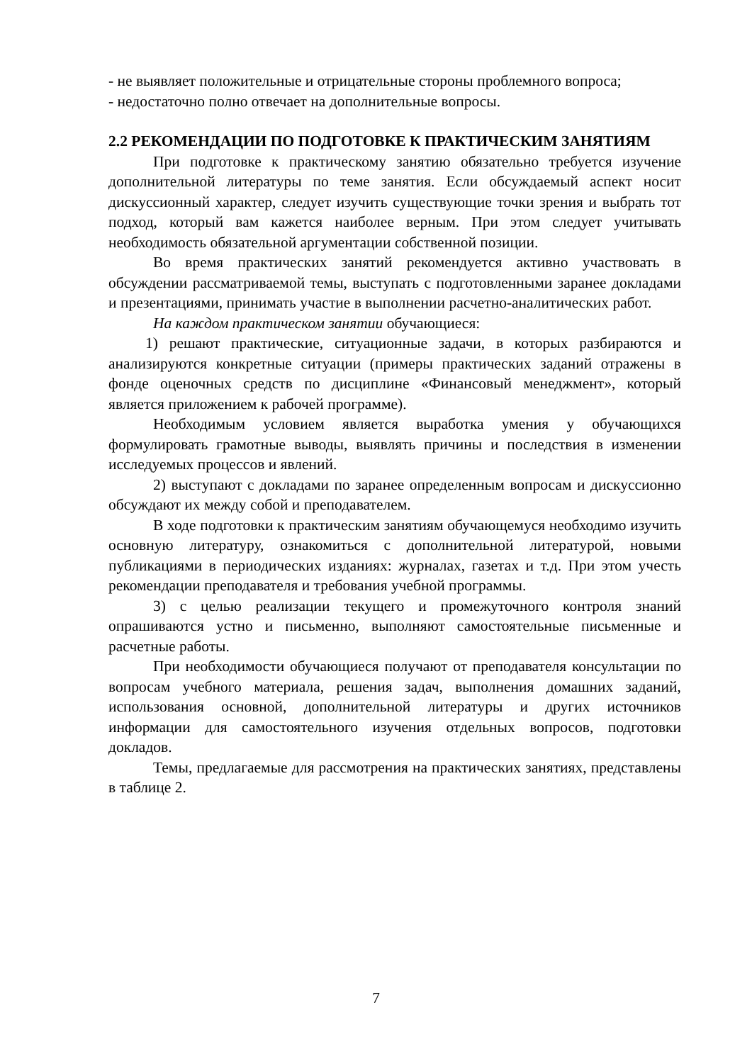- не выявляет положительные и отрицательные стороны проблемного вопроса;
- недостаточно полно отвечает на дополнительные вопросы.
2.2 РЕКОМЕНДАЦИИ ПО ПОДГОТОВКЕ К ПРАКТИЧЕСКИМ ЗАНЯТИЯМ
При подготовке к практическому занятию обязательно требуется изучение дополнительной литературы по теме занятия. Если обсуждаемый аспект носит дискуссионный характер, следует изучить существующие точки зрения и выбрать тот подход, который вам кажется наиболее верным. При этом следует учитывать необходимость обязательной аргументации собственной позиции.
Во время практических занятий рекомендуется активно участвовать в обсуждении рассматриваемой темы, выступать с подготовленными заранее докладами и презентациями, принимать участие в выполнении расчетно-аналитических работ.
На каждом практическом занятии обучающиеся:
1) решают практические, ситуационные задачи, в которых разбираются и анализируются конкретные ситуации (примеры практических заданий отражены в фонде оценочных средств по дисциплине «Финансовый менеджмент», который является приложением к рабочей программе).
Необходимым условием является выработка умения у обучающихся формулировать грамотные выводы, выявлять причины и последствия в изменении исследуемых процессов и явлений.
2) выступают с докладами по заранее определенным вопросам и дискуссионно обсуждают их между собой и преподавателем.
В ходе подготовки к практическим занятиям обучающемуся необходимо изучить основную литературу, ознакомиться с дополнительной литературой, новыми публикациями в периодических изданиях: журналах, газетах и т.д. При этом учесть рекомендации преподавателя и требования учебной программы.
3) с целью реализации текущего и промежуточного контроля знаний опрашиваются устно и письменно, выполняют самостоятельные письменные и расчетные работы.
При необходимости обучающиеся получают от преподавателя консультации по вопросам учебного материала, решения задач, выполнения домашних заданий, использования основной, дополнительной литературы и других источников информации для самостоятельного изучения отдельных вопросов, подготовки докладов.
Темы, предлагаемые для рассмотрения на практических занятиях, представлены в таблице 2.
7